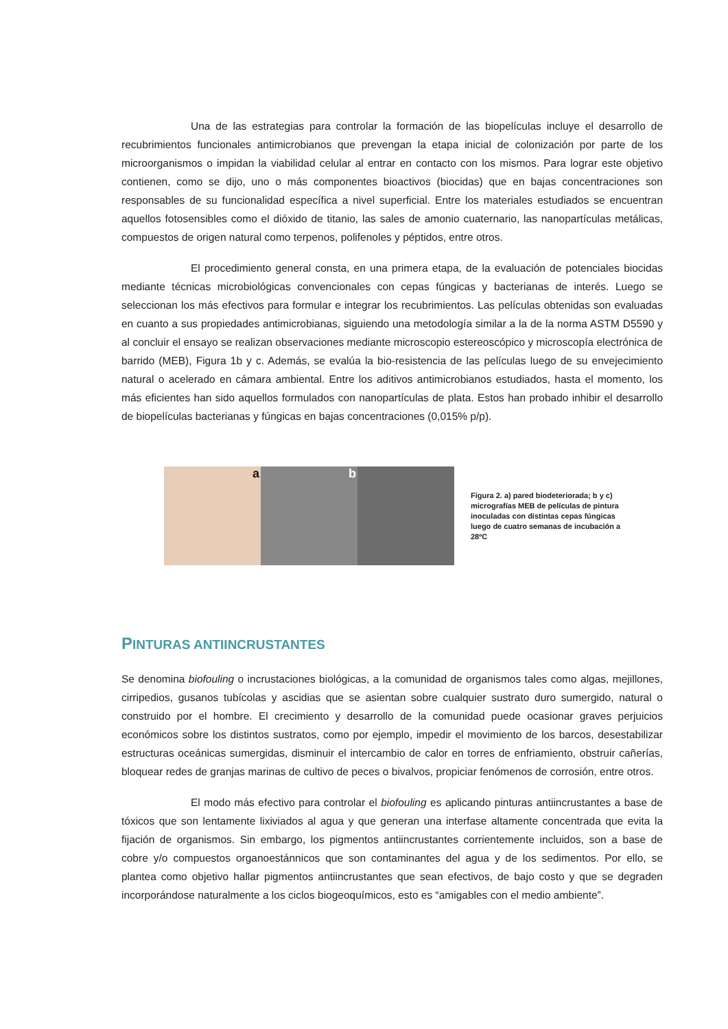Una de las estrategias para controlar la formación de las biopelículas incluye el desarrollo de recubrimientos funcionales antimicrobianos que prevengan la etapa inicial de colonización por parte de los microorganismos o impidan la viabilidad celular al entrar en contacto con los mismos. Para lograr este objetivo contienen, como se dijo, uno o más componentes bioactivos (biocidas) que en bajas concentraciones son responsables de su funcionalidad específica a nivel superficial. Entre los materiales estudiados se encuentran aquellos fotosensibles como el dióxido de titanio, las sales de amonio cuaternario, las nanopartículas metálicas, compuestos de origen natural como terpenos, polifenoles y péptidos, entre otros.
El procedimiento general consta, en una primera etapa, de la evaluación de potenciales biocidas mediante técnicas microbiológicas convencionales con cepas fúngicas y bacterianas de interés. Luego se seleccionan los más efectivos para formular e integrar los recubrimientos. Las películas obtenidas son evaluadas en cuanto a sus propiedades antimicrobianas, siguiendo una metodología similar a la de la norma ASTM D5590 y al concluir el ensayo se realizan observaciones mediante microscopio estereoscópico y microscopía electrónica de barrido (MEB), Figura 1b y c. Además, se evalúa la bio-resistencia de las películas luego de su envejecimiento natural o acelerado en cámara ambiental. Entre los aditivos antimicrobianos estudiados, hasta el momento, los más eficientes han sido aquellos formulados con nanopartículas de plata. Estos han probado inhibir el desarrollo de biopelículas bacterianas y fúngicas en bajas concentraciones (0,015% p/p).
a
b
Figura 2. a) pared biodeteriorada; b y c) micrografías MEB de películas de pintura inoculadas con distintas cepas fúngicas luego de cuatro semanas de incubación a 28ºC
PINTURAS ANTIINCRUSTANTES
Se denomina biofouling o incrustaciones biológicas, a la comunidad de organismos tales como algas, mejillones, cirripedios, gusanos tubícolas y ascidias que se asientan sobre cualquier sustrato duro sumergido, natural o construido por el hombre. El crecimiento y desarrollo de la comunidad puede ocasionar graves perjuicios económicos sobre los distintos sustratos, como por ejemplo, impedir el movimiento de los barcos, desestabilizar estructuras oceánicas sumergidas, disminuir el intercambio de calor en torres de enfriamiento, obstruir cañerías, bloquear redes de granjas marinas de cultivo de peces o bivalvos, propiciar fenómenos de corrosión, entre otros.
El modo más efectivo para controlar el biofouling es aplicando pinturas antiincrustantes a base de tóxicos que son lentamente lixiviados al agua y que generan una interfase altamente concentrada que evita la fijación de organismos. Sin embargo, los pigmentos antiincrustantes corrientemente incluidos, son a base de cobre y/o compuestos organoestánnicos que son contaminantes del agua y de los sedimentos. Por ello, se plantea como objetivo hallar pigmentos antiincrustantes que sean efectivos, de bajo costo y que se degraden incorporándose naturalmente a los ciclos biogeoquímicos, esto es “amigables con el medio ambiente”.